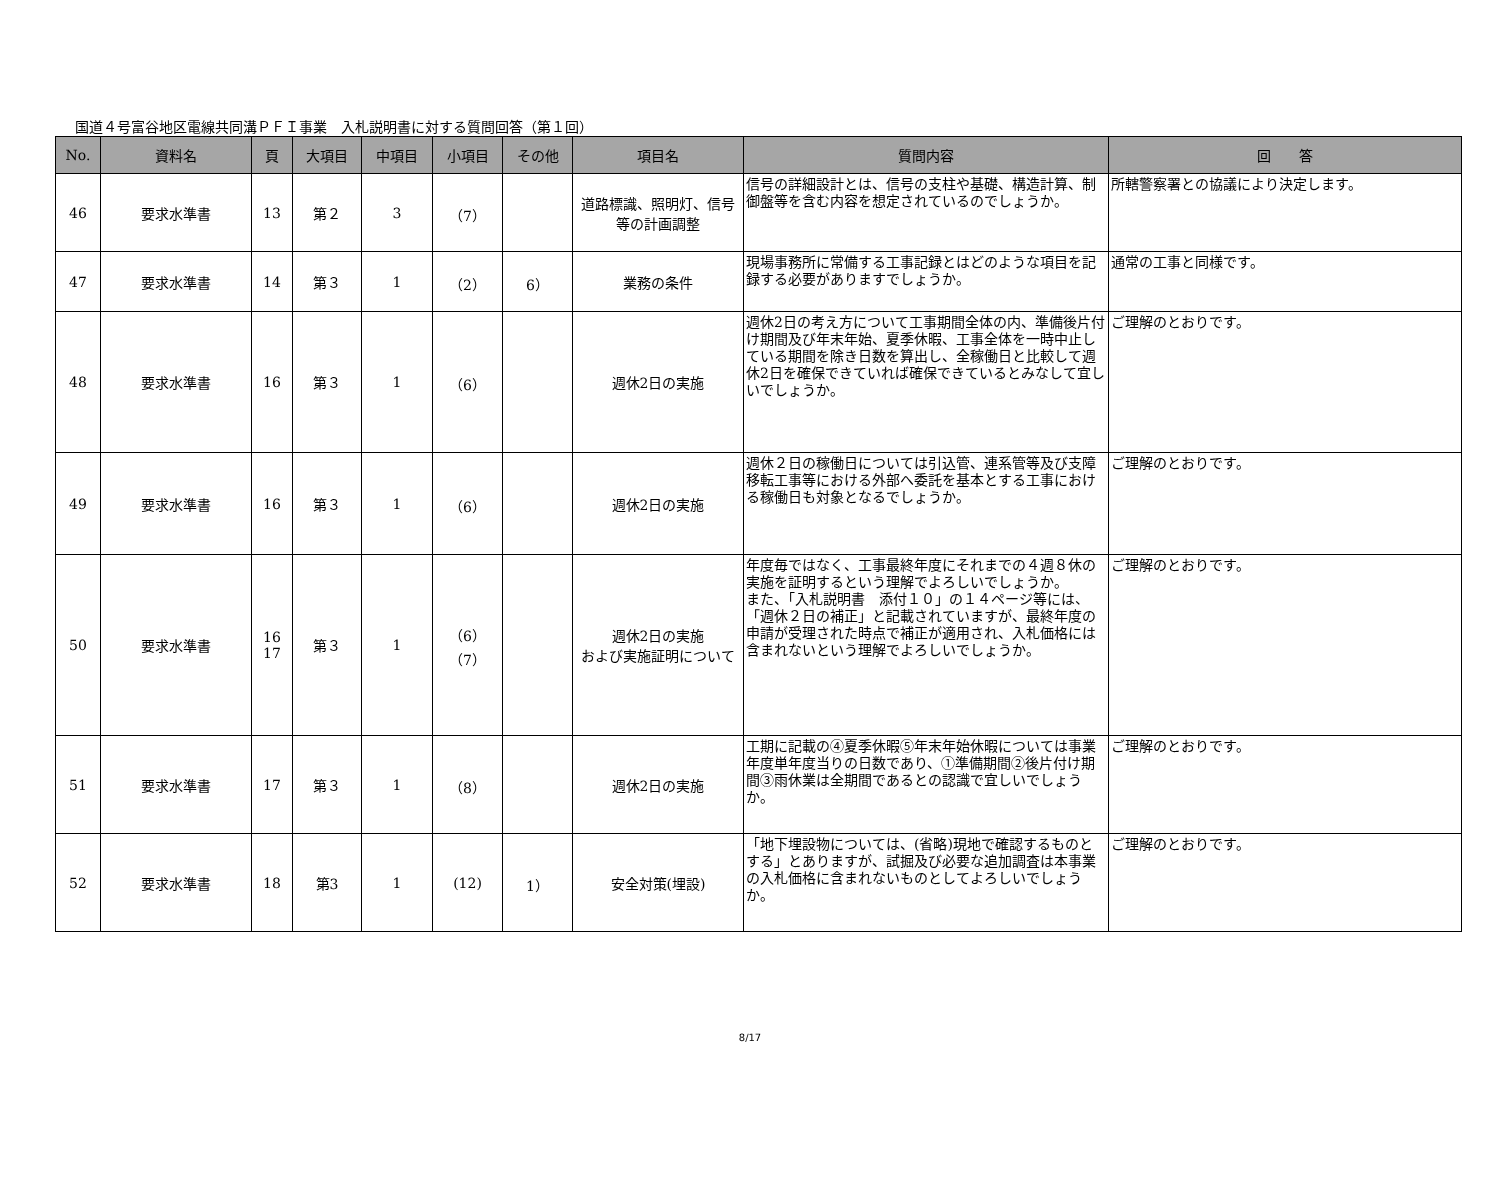国道４号富谷地区電線共同溝ＰＦＩ事業　入札説明書に対する質問回答（第１回）
| No. | 資料名 | 頁 | 大項目 | 中項目 | 小項目 | その他 | 項目名 | 質問内容 | 回 答 |
| --- | --- | --- | --- | --- | --- | --- | --- | --- | --- |
| 46 | 要求水準書 | 13 | 第２ | 3 | （7） | | 道路標識、照明灯、信号等の計画調整 | 信号の詳細設計とは、信号の支柱や基礎、構造計算、制御盤等を含む内容を想定されているのでしょうか。 | 所轄警察署との協議により決定します。 |
| 47 | 要求水準書 | 14 | 第３ | 1 | （2） | 6） | 業務の条件 | 現場事務所に常備する工事記録とはどのような項目を記録する必要がありますでしょうか。 | 通常の工事と同様です。 |
| 48 | 要求水準書 | 16 | 第３ | 1 | （6） | | 週休2日の実施 | 週休2日の考え方について工事期間全体の内、準備後片付け期間及び年末年始、夏季休暇、工事全体を一時中止している期間を除き日数を算出し、全稼働日と比較して週休2日を確保できていれば確保できているとみなして宜しいでしょうか。 | ご理解のとおりです。 |
| 49 | 要求水準書 | 16 | 第３ | 1 | （6） | | 週休2日の実施 | 週休２日の稼働日については引込管、連系管等及び支障移転工事等における外部へ委託を基本とする工事における稼働日も対象となるでしょうか。 | ご理解のとおりです。 |
| 50 | 要求水準書 | 16 17 | 第３ | 1 | （6） （7） | | 週休2日の実施 および実施証明について | 年度毎ではなく、工事最終年度にそれまでの４週８休の実施を証明するという理解でよろしいでしょうか。 また、「入札説明書 添付１０」の１４ページ等には、「週休２日の補正」と記載されていますが、最終年度の申請が受理された時点で補正が適用され、入札価格には含まれないという理解でよろしいでしょうか。 | ご理解のとおりです。 |
| 51 | 要求水準書 | 17 | 第３ | 1 | （8） | | 週休2日の実施 | 工期に記載の④夏季休暇⑤年末年始休暇については事業年度単年度当りの日数であり、①準備期間②後片付け期間③雨休業は全期間であるとの認識で宜しいでしょうか。 | ご理解のとおりです。 |
| 52 | 要求水準書 | 18 | 第3 | 1 | (12) | 1） | 安全対策(埋設) | 「地下埋設物については、(省略)現地で確認するものとする」とありますが、試掘及び必要な追加調査は本事業の入札価格に含まれないものとしてよろしいでしょうか。 | ご理解のとおりです。 |
8/17